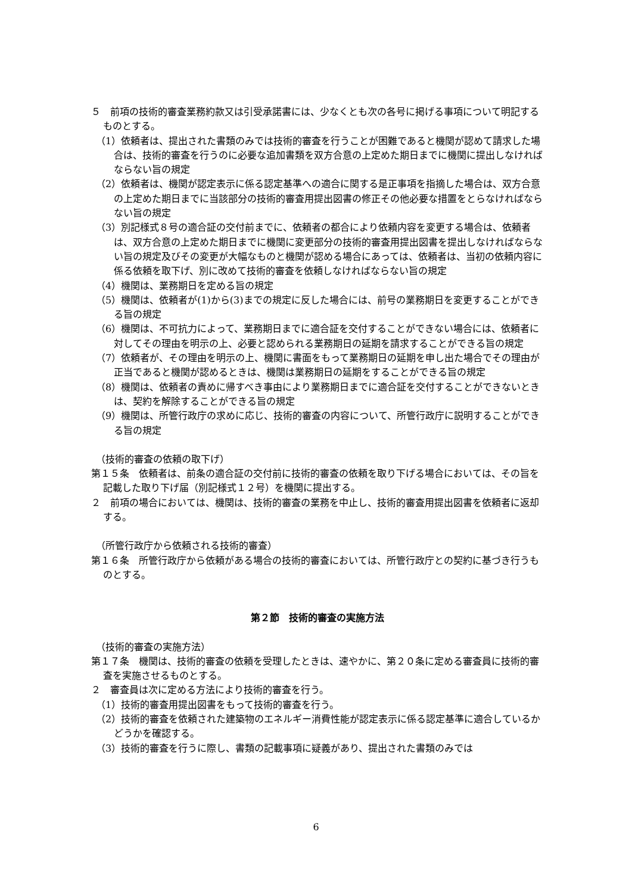５　前項の技術的審査業務約款又は引受承諾書には、少なくとも次の各号に掲げる事項について明記するものとする。
（1）依頼者は、提出された書類のみでは技術的審査を行うことが困難であると機関が認めて請求した場合は、技術的審査を行うのに必要な追加書類を双方合意の上定めた期日までに機関に提出しなければならない旨の規定
（2）依頼者は、機関が認定表示に係る認定基準への適合に関する是正事項を指摘した場合は、双方合意の上定めた期日までに当該部分の技術的審査用提出図書の修正その他必要な措置をとらなければならない旨の規定
（3）別記様式８号の適合証の交付前までに、依頼者の都合により依頼内容を変更する場合は、依頼者は、双方合意の上定めた期日までに機関に変更部分の技術的審査用提出図書を提出しなければならない旨の規定及びその変更が大幅なものと機関が認める場合にあっては、依頼者は、当初の依頼内容に係る依頼を取下げ、別に改めて技術的審査を依頼しなければならない旨の規定
（4）機関は、業務期日を定める旨の規定
（5）機関は、依頼者が(1)から(3)までの規定に反した場合には、前号の業務期日を変更することができる旨の規定
（6）機関は、不可抗力によって、業務期日までに適合証を交付することができない場合には、依頼者に対してその理由を明示の上、必要と認められる業務期日の延期を請求することができる旨の規定
（7）依頼者が、その理由を明示の上、機関に書面をもって業務期日の延期を申し出た場合でその理由が正当であると機関が認めるときは、機関は業務期日の延期をすることができる旨の規定
（8）機関は、依頼者の責めに帰すべき事由により業務期日までに適合証を交付することができないときは、契約を解除することができる旨の規定
（9）機関は、所管行政庁の求めに応じ、技術的審査の内容について、所管行政庁に説明することができる旨の規定
（技術的審査の依頼の取下げ）
第１５条　依頼者は、前条の適合証の交付前に技術的審査の依頼を取り下げる場合においては、その旨を記載した取り下げ届（別記様式１２号）を機関に提出する。
２　前項の場合においては、機関は、技術的審査の業務を中止し、技術的審査用提出図書を依頼者に返却する。
（所管行政庁から依頼される技術的審査）
第１６条　所管行政庁から依頼がある場合の技術的審査においては、所管行政庁との契約に基づき行うものとする。
第２節　技術的審査の実施方法
（技術的審査の実施方法）
第１７条　機関は、技術的審査の依頼を受理したときは、速やかに、第２０条に定める審査員に技術的審査を実施させるものとする。
２　審査員は次に定める方法により技術的審査を行う。
（1）技術的審査用提出図書をもって技術的審査を行う。
（2）技術的審査を依頼された建築物のエネルギー消費性能が認定表示に係る認定基準に適合しているかどうかを確認する。
（3）技術的審査を行うに際し、書類の記載事項に疑義があり、提出された書類のみでは
6